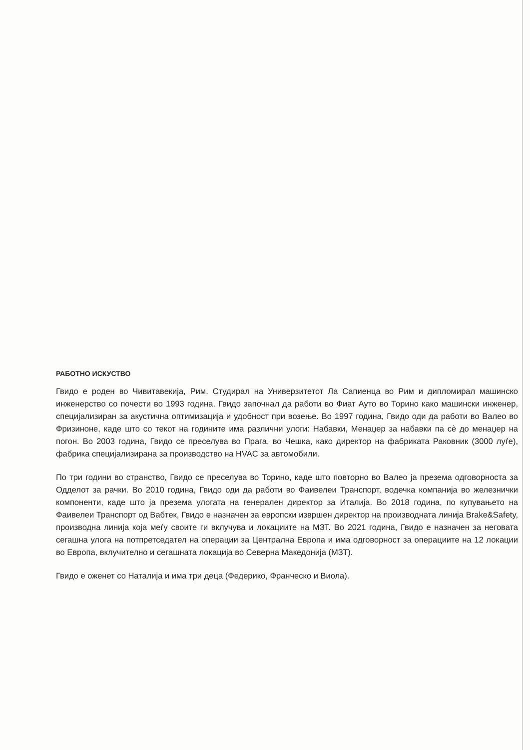РАБОТНО ИСКУСТВО
Гвидо е роден во Чивитавекија, Рим. Студирал на Универзитетот Ла Сапиенца во Рим и дипломирал машинско инженерство со почести во 1993 година. Гвидо започнал да работи во Фиат Ауто во Торино како машински инженер, специјализиран за акустична оптимизација и удобност при возење. Во 1997 година, Гвидо оди да работи во Валео во Фризиноне, каде што со текот на годините има различни улоги: Набавки, Менаџер за набавки па сè до менаџер на погон. Во 2003 година, Гвидо се преселува во Прага, во Чешка, како директор на фабриката Раковник (3000 луѓе), фабрика специјализирана за производство на HVAC за автомобили.
По три години во странство, Гвидо се преселува во Торино, каде што повторно во Валео ја презема одговорноста за Одделот за рачки. Во 2010 година, Гвидо оди да работи во Фаивелеи Транспорт, водечка компанија во железнички компоненти, каде што ја презема улогата на генерален директор за Италија. Во 2018 година, по купувањето на Фаивелеи Транспорт од Вабтек, Гвидо е назначен за европски извршен директор на производната линија Brake&Safety, производна линија која меѓу своите ги вклучува и локациите на МЗТ. Во 2021 година, Гвидо е назначен за неговата сегашна улога на потпретседател на операции за Централна Европа и има одговорност за операциите на 12 локации во Европа, вклучително и сегашната локација во Северна Македонија (МЗТ).
Гвидо е оженет со Наталија и има три деца (Федерико, Франческо и Виола).